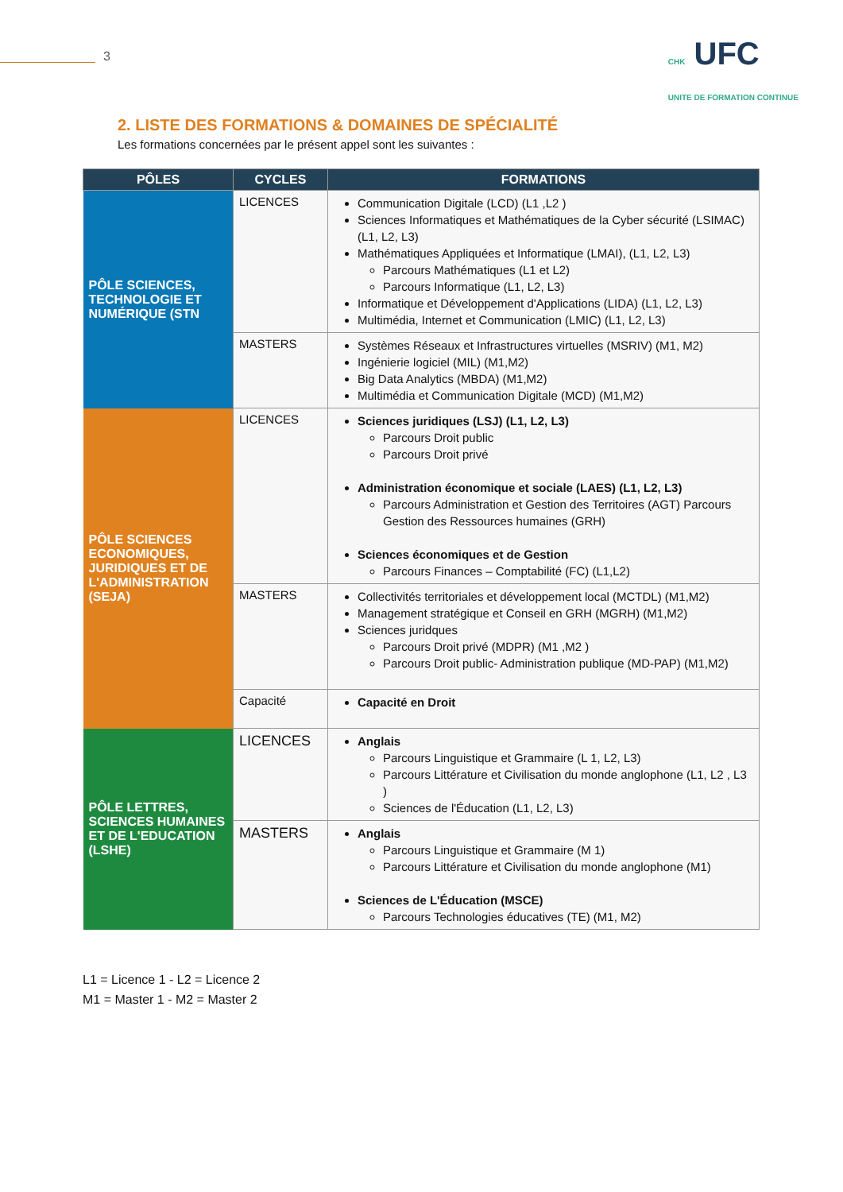3
CHK UFC
UNITE DE FORMATION CONTINUE
2. LISTE DES FORMATIONS & DOMAINES DE SPÉCIALITÉ
Les formations concernées par le présent appel sont les suivantes :
| PÔLES | CYCLES | FORMATIONS |
| --- | --- | --- |
| PÔLE SCIENCES, TECHNOLOGIE ET NUMÉRIQUE (STN | LICENCES | Communication Digitale (LCD) (L1 ,L2 ) Sciences Informatiques et Mathématiques de la Cyber sécurité (LSIMAC) (L1, L2, L3) Mathématiques Appliquées et Informatique (LMAI), (L1, L2, L3) Parcours Mathématiques (L1 et L2) Parcours Informatique (L1, L2, L3) Informatique et Développement d'Applications (LIDA) (L1, L2, L3) Multimédia, Internet et Communication (LMIC) (L1, L2, L3) |
| | MASTERS | Systèmes Réseaux et Infrastructures virtuelles (MSRIV) (M1, M2) Ingénierie logiciel (MIL) (M1,M2) Big Data Analytics (MBDA) (M1,M2) Multimédia et Communication Digitale (MCD) (M1,M2) |
| PÔLE SCIENCES ECONOMIQUES, JURIDIQUES ET DE L'ADMINISTRATION (SEJA) | LICENCES | Sciences juridiques (LSJ) (L1, L2, L3) Parcours Droit public Parcours Droit privé Administration économique et sociale (LAES) (L1, L2, L3) Parcours Administration et Gestion des Territoires (AGT) Parcours Gestion des Ressources humaines (GRH) Sciences économiques et de Gestion Parcours Finances – Comptabilité (FC) (L1,L2) |
| | MASTERS | Collectivités territoriales et développement local (MCTDL) (M1,M2) Management stratégique et Conseil en GRH (MGRH) (M1,M2) Sciences juridques Parcours Droit privé (MDPR) (M1 ,M2 ) Parcours Droit public- Administration publique (MD-PAP) (M1,M2) |
| | Capacité | Capacité en Droit |
| PÔLE LETTRES, SCIENCES HUMAINES ET DE L'EDUCATION (LSHE) | LICENCES | Anglais Parcours Linguistique et Grammaire (L 1, L2, L3) Parcours Littérature et Civilisation du monde anglophone (L1, L2 , L3 ) Sciences de l'Éducation (L1, L2, L3) |
| | MASTERS | Anglais Parcours Linguistique et Grammaire (M 1) Parcours Littérature et Civilisation du monde anglophone (M1) Sciences de L'Éducation (MSCE) Parcours Technologies éducatives (TE) (M1, M2) |
L1 = Licence 1 - L2 = Licence 2
M1 = Master 1 - M2 = Master 2